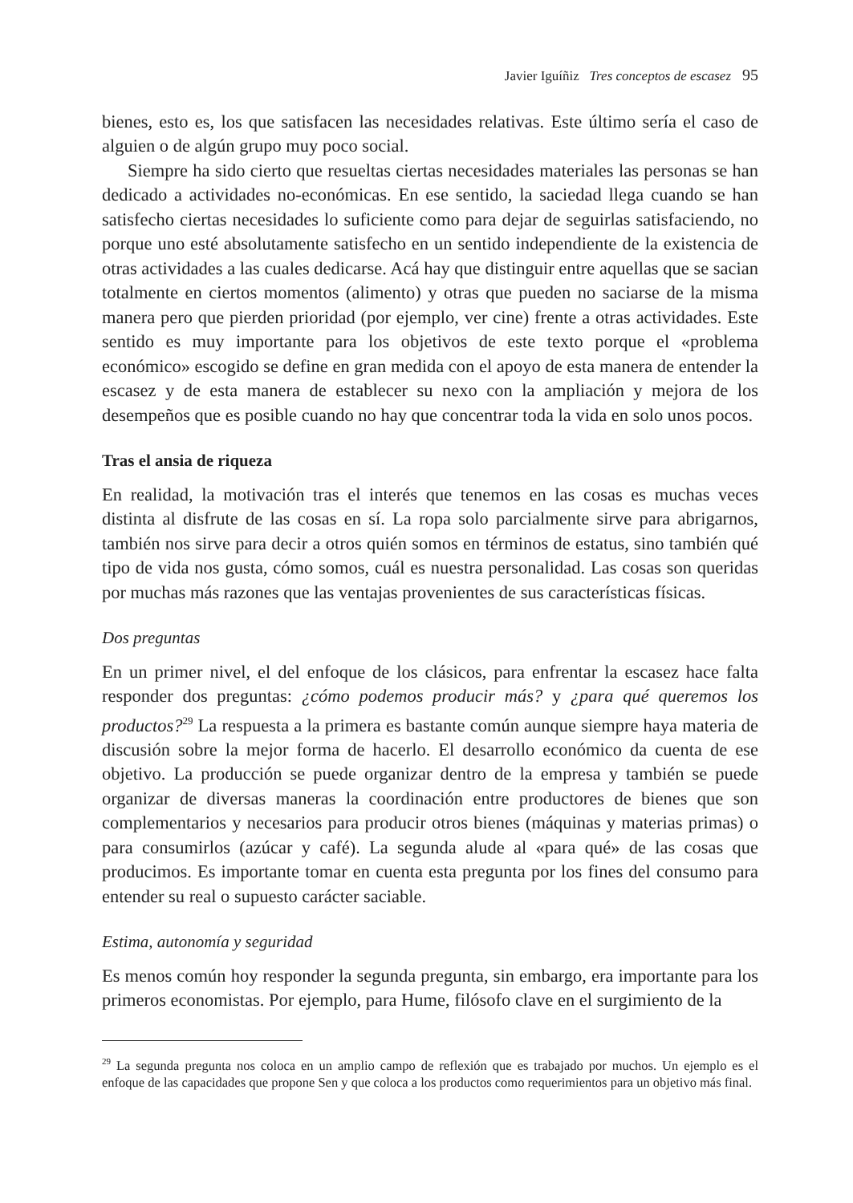Javier Iguíñiz Tres conceptos de escasez 95
bienes, esto es, los que satisfacen las necesidades relativas. Este último sería el caso de alguien o de algún grupo muy poco social.
Siempre ha sido cierto que resueltas ciertas necesidades materiales las personas se han dedicado a actividades no-económicas. En ese sentido, la saciedad llega cuando se han satisfecho ciertas necesidades lo suficiente como para dejar de seguirlas satisfaciendo, no porque uno esté absolutamente satisfecho en un sentido independiente de la existencia de otras actividades a las cuales dedicarse. Acá hay que distinguir entre aquellas que se sacian totalmente en ciertos momentos (alimento) y otras que pueden no saciarse de la misma manera pero que pierden prioridad (por ejemplo, ver cine) frente a otras actividades. Este sentido es muy importante para los objetivos de este texto porque el «problema económico» escogido se define en gran medida con el apoyo de esta manera de entender la escasez y de esta manera de establecer su nexo con la ampliación y mejora de los desempeños que es posible cuando no hay que concentrar toda la vida en solo unos pocos.
Tras el ansia de riqueza
En realidad, la motivación tras el interés que tenemos en las cosas es muchas veces distinta al disfrute de las cosas en sí. La ropa solo parcialmente sirve para abrigarnos, también nos sirve para decir a otros quién somos en términos de estatus, sino también qué tipo de vida nos gusta, cómo somos, cuál es nuestra personalidad. Las cosas son queridas por muchas más razones que las ventajas provenientes de sus características físicas.
Dos preguntas
En un primer nivel, el del enfoque de los clásicos, para enfrentar la escasez hace falta responder dos preguntas: ¿cómo podemos producir más? y ¿para qué queremos los productos?<sup>29</sup> La respuesta a la primera es bastante común aunque siempre haya materia de discusión sobre la mejor forma de hacerlo. El desarrollo económico da cuenta de ese objetivo. La producción se puede organizar dentro de la empresa y también se puede organizar de diversas maneras la coordinación entre productores de bienes que son complementarios y necesarios para producir otros bienes (máquinas y materias primas) o para consumirlos (azúcar y café). La segunda alude al «para qué» de las cosas que producimos. Es importante tomar en cuenta esta pregunta por los fines del consumo para entender su real o supuesto carácter saciable.
Estima, autonomía y seguridad
Es menos común hoy responder la segunda pregunta, sin embargo, era importante para los primeros economistas. Por ejemplo, para Hume, filósofo clave en el surgimiento de la
<sup>29</sup> La segunda pregunta nos coloca en un amplio campo de reflexión que es trabajado por muchos. Un ejemplo es el enfoque de las capacidades que propone Sen y que coloca a los productos como requerimientos para un objetivo más final.